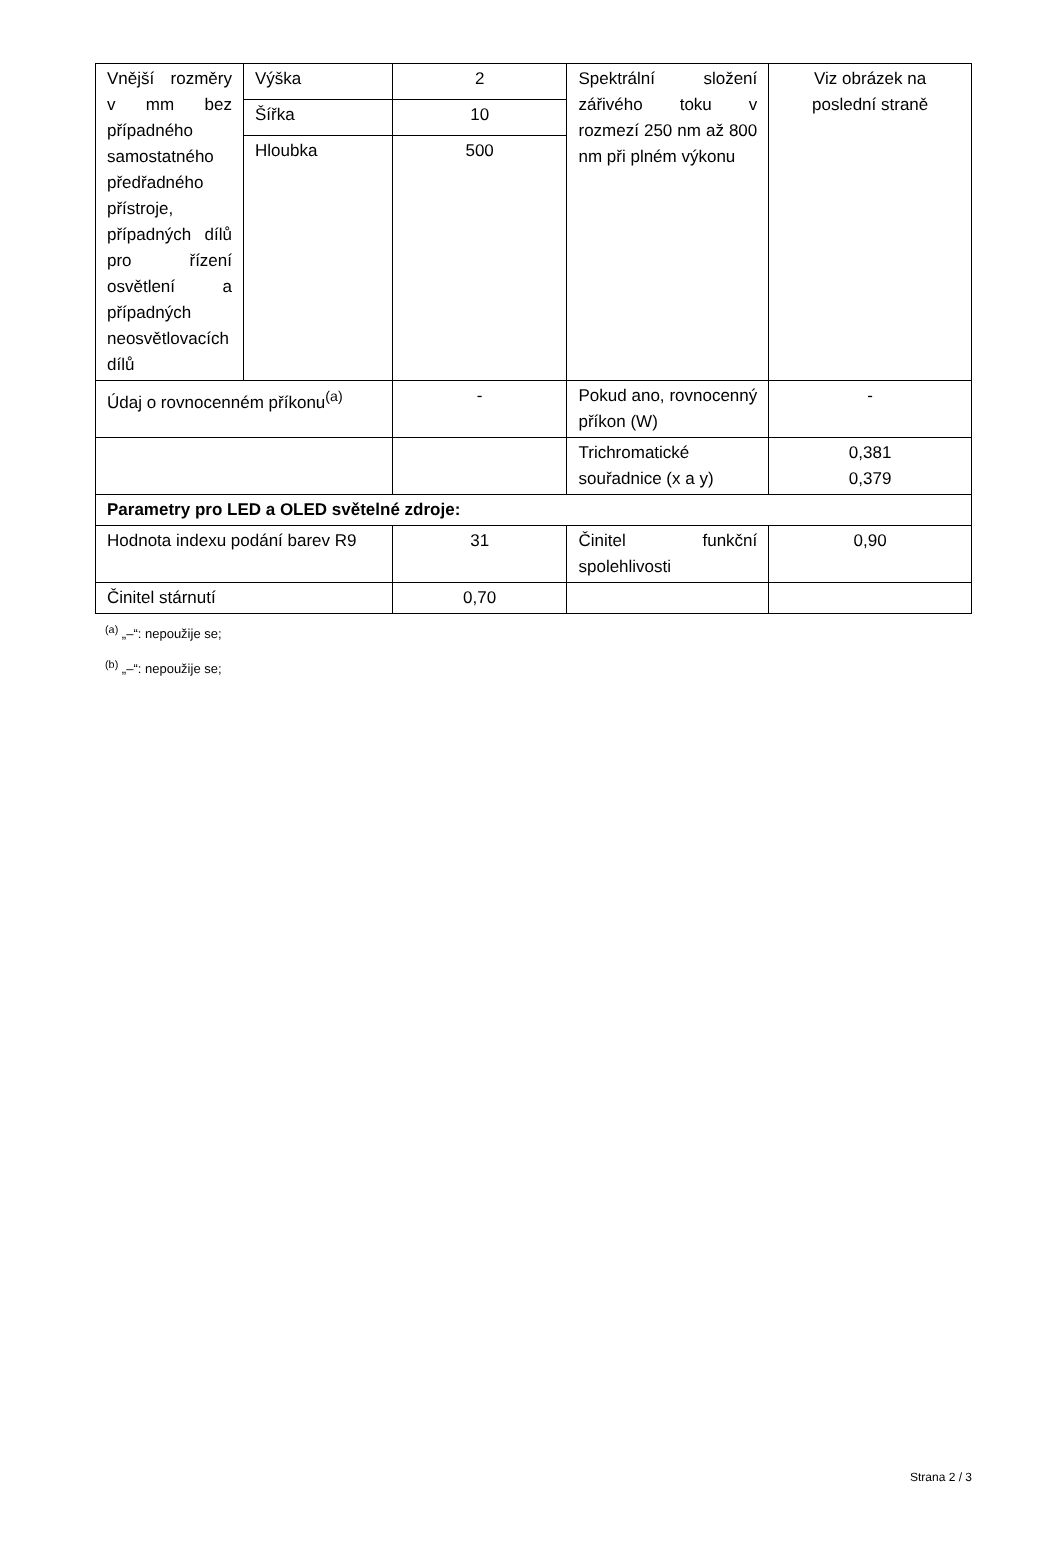| Vnější rozměry v mm bez případného samostatného předřadného přístroje, případných dílů pro řízení osvětlení a případných neosvětlovacích dílů | Výška | 2 | Spektrální složení zářivého toku v rozmezí 250 nm až 800 nm při plném výkonu | Viz obrázek na poslední straně |
| | Šířka | 10 | | |
| | Hloubka | 500 | | |
| Údaj o rovnocenném příkonu<sup>(a)</sup> | | - | Pokud ano, rovnocenný příkon (W) | - |
| | | | Trichromatické souřadnice (x a y) | 0,381 0,379 |
| Parametry pro LED a OLED světelné zdroje: | | | | |
| Hodnota indexu podání barev R9 | | 31 | Činitel funkční spolehlivosti | 0,90 |
| Činitel stárnutí | | 0,70 | | |
<sup>(a)</sup> „–“: nepoužije se;
<sup>(b)</sup> „–“: nepoužije se;
Strana 2 / 3